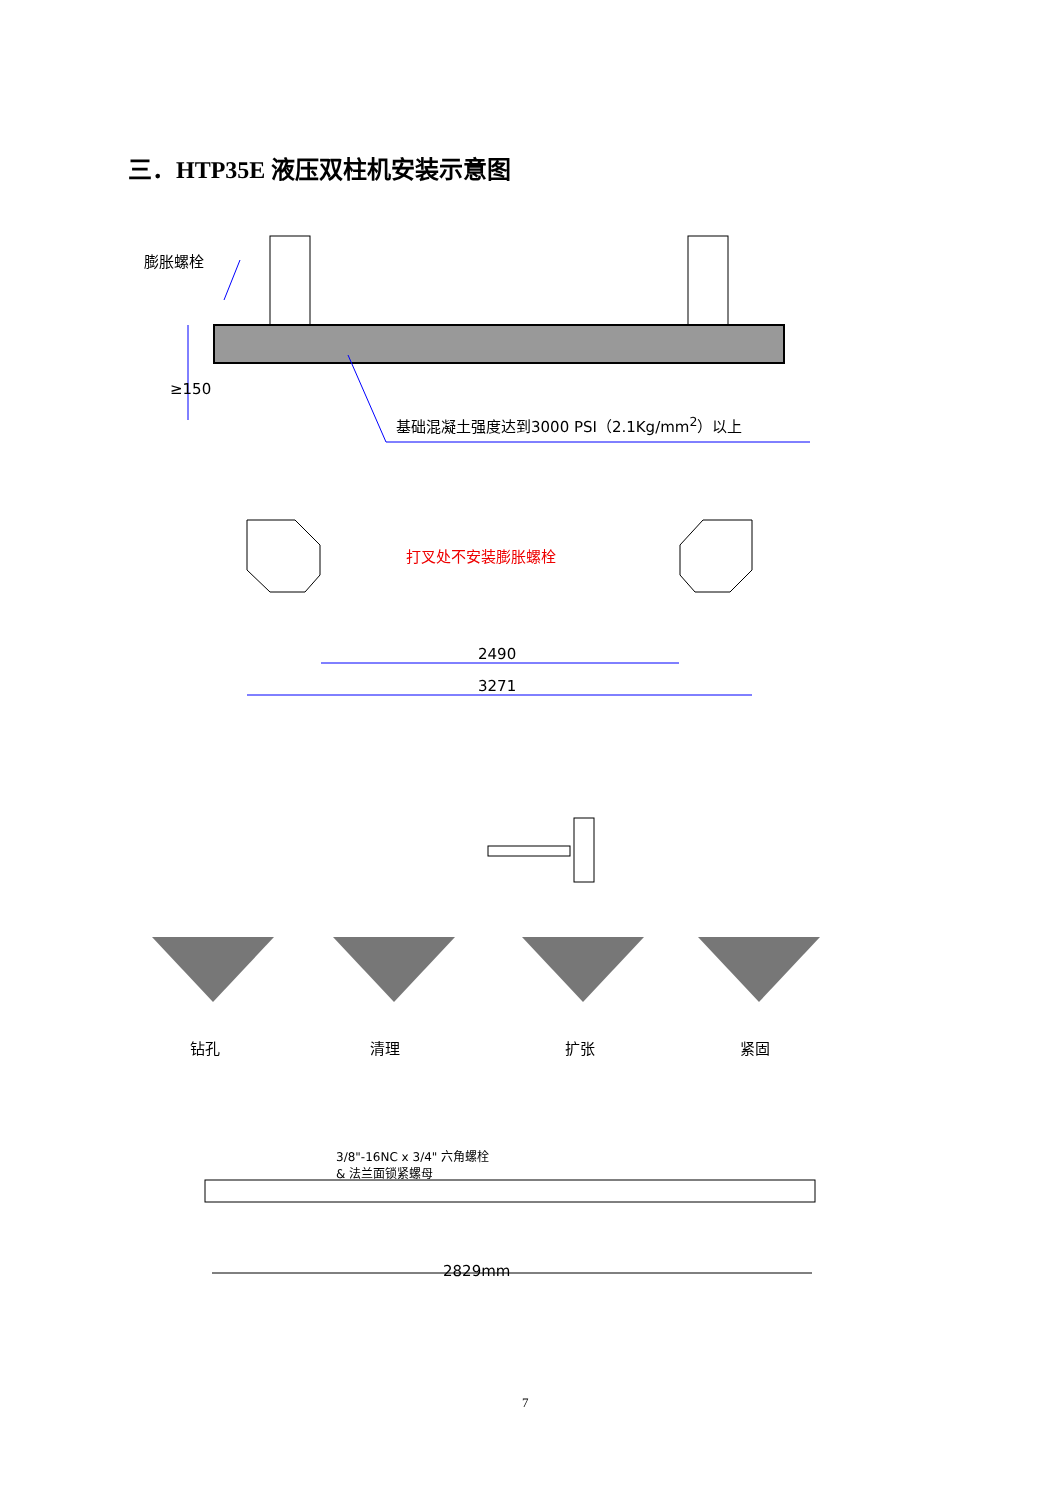三．HTP35E 液压双柱机安装示意图
膨胀螺栓
≥150
基础混凝土强度达到3000 PSI（2.1Kg/mm<sup>2</sup>）以上
打叉处不安装膨胀螺栓
2490
3271
钻孔 清理 扩张 紧固
3/8"-16NC x 3/4" 六角螺栓
& 法兰面锁紧螺母
2829mm
7